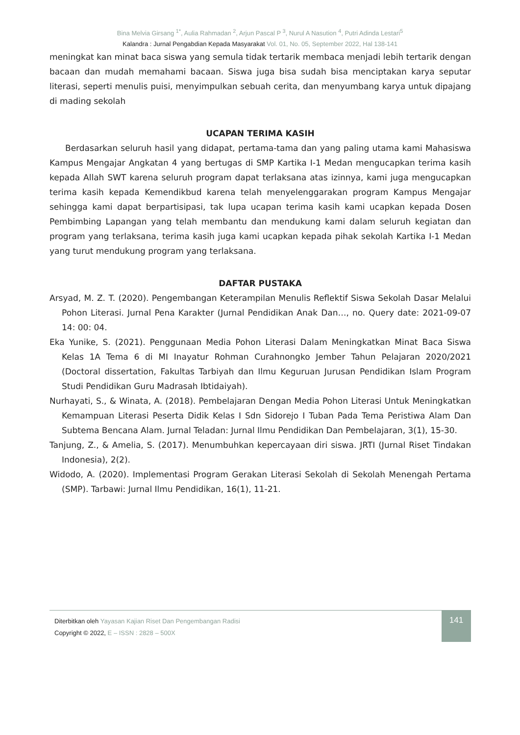Bina Melvia Girsang <sup>1*</sup>, Aulia Rahmadan <sup>2</sup>, Arjun Pascal P <sup>3</sup>, Nurul A Nasution <sup>4</sup>, Putri Adinda Lestari<sup>5</sup>
Kalandra : Jurnal Pengabdian Kepada Masyarakat Vol. 01, No. 05, September 2022, Hal 138-141
meningkat kan minat baca siswa yang semula tidak tertarik membaca menjadi lebih tertarik dengan bacaan dan mudah memahami bacaan. Siswa juga bisa sudah bisa menciptakan karya seputar literasi, seperti menulis puisi, menyimpulkan sebuah cerita, dan menyumbang karya untuk dipajang di mading sekolah
UCAPAN TERIMA KASIH
Berdasarkan seluruh hasil yang didapat, pertama-tama dan yang paling utama kami Mahasiswa Kampus Mengajar Angkatan 4 yang bertugas di SMP Kartika I-1 Medan mengucapkan terima kasih kepada Allah SWT karena seluruh program dapat terlaksana atas izinnya, kami juga mengucapkan terima kasih kepada Kemendikbud karena telah menyelenggarakan program Kampus Mengajar sehingga kami dapat berpartisipasi, tak lupa ucapan terima kasih kami ucapkan kepada Dosen Pembimbing Lapangan yang telah membantu dan mendukung kami dalam seluruh kegiatan dan program yang terlaksana, terima kasih juga kami ucapkan kepada pihak sekolah Kartika I-1 Medan yang turut mendukung program yang terlaksana.
DAFTAR PUSTAKA
Arsyad, M. Z. T. (2020). Pengembangan Keterampilan Menulis Reflektif Siswa Sekolah Dasar Melalui Pohon Literasi. Jurnal Pena Karakter (Jurnal Pendidikan Anak Dan…, no. Query date: 2021-09-07 14: 00: 04.
Eka Yunike, S. (2021). Penggunaan Media Pohon Literasi Dalam Meningkatkan Minat Baca Siswa Kelas 1A Tema 6 di MI Inayatur Rohman Curahnongko Jember Tahun Pelajaran 2020/2021 (Doctoral dissertation, Fakultas Tarbiyah dan Ilmu Keguruan Jurusan Pendidikan Islam Program Studi Pendidikan Guru Madrasah Ibtidaiyah).
Nurhayati, S., & Winata, A. (2018). Pembelajaran Dengan Media Pohon Literasi Untuk Meningkatkan Kemampuan Literasi Peserta Didik Kelas I Sdn Sidorejo I Tuban Pada Tema Peristiwa Alam Dan Subtema Bencana Alam. Jurnal Teladan: Jurnal Ilmu Pendidikan Dan Pembelajaran, 3(1), 15-30.
Tanjung, Z., & Amelia, S. (2017). Menumbuhkan kepercayaan diri siswa. JRTI (Jurnal Riset Tindakan Indonesia), 2(2).
Widodo, A. (2020). Implementasi Program Gerakan Literasi Sekolah di Sekolah Menengah Pertama (SMP). Tarbawi: Jurnal Ilmu Pendidikan, 16(1), 11-21.
Diterbitkan oleh Yayasan Kajian Riset Dan Pengembangan Radisi
Copyright © 2022, E – ISSN : 2828 – 500X
141